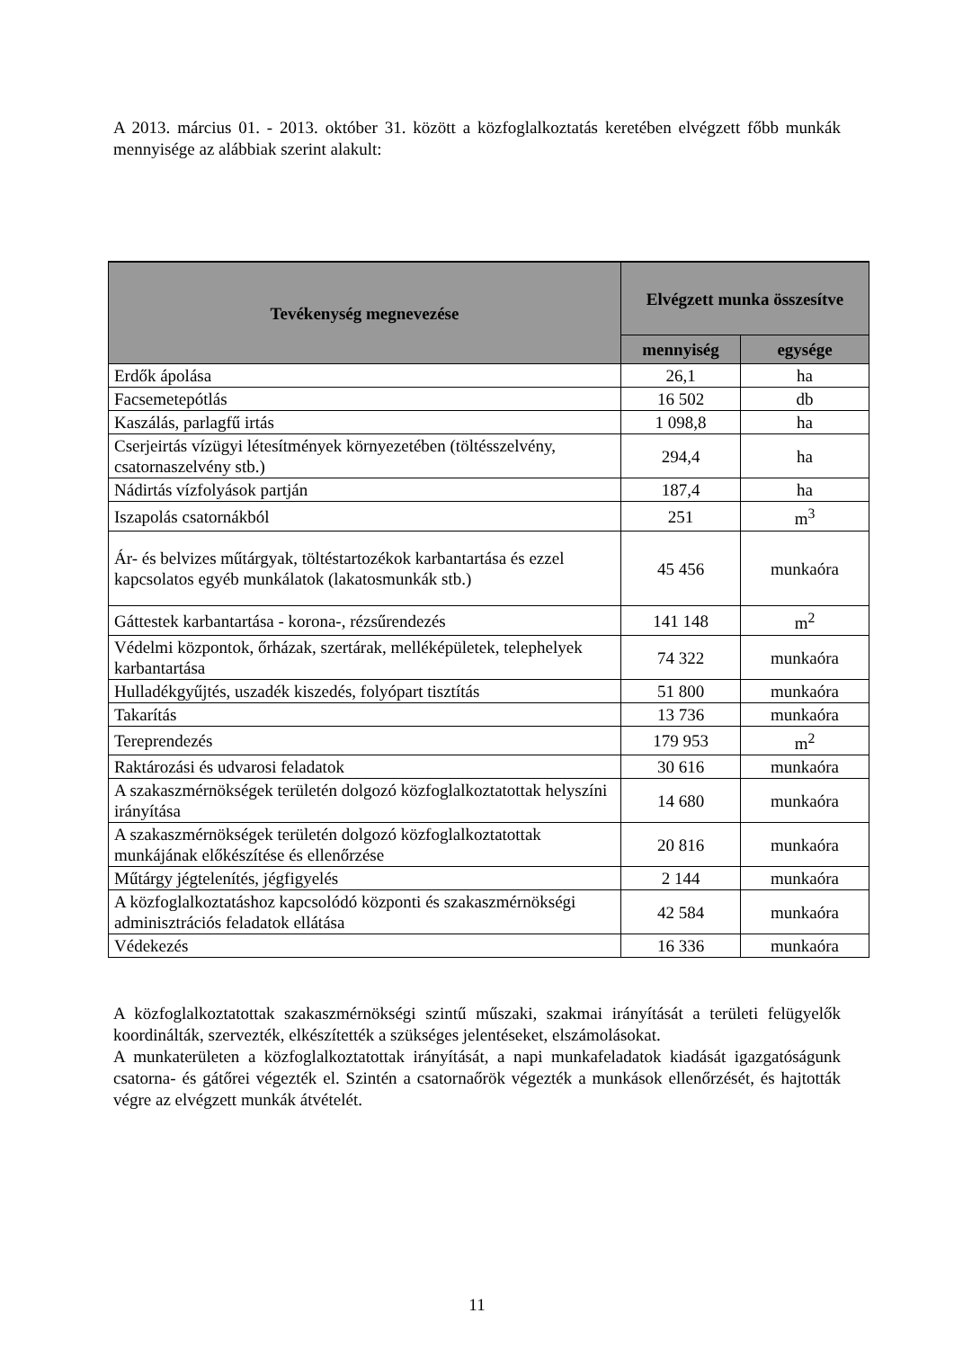A 2013. március 01. - 2013. október 31. között a közfoglalkoztatás keretében elvégzett főbb munkák mennyisége az alábbiak szerint alakult:
| Tevékenység megnevezése | Elvégzett munka összesítve | |
| --- | --- | --- |
| | mennyiség | egysége |
| Erdők ápolása | 26,1 | ha |
| Facsemetepótlás | 16 502 | db |
| Kaszálás, parlagfű irtás | 1 098,8 | ha |
| Cserjeirtás vízügyi létesítmények környezetében (töltésszelvény, csatornaszelvény stb.) | 294,4 | ha |
| Nádirtás vízfolyások partján | 187,4 | ha |
| Iszapolás csatornákból | 251 | m<sup>3</sup> |
| Ár- és belvizes műtárgyak, töltéstartozékok karbantartása és ezzel kapcsolatos egyéb munkálatok (lakatosmunkák stb.) | 45 456 | munkaóra |
| Gáttestek karbantartása - korona-, rézsűrendezés | 141 148 | m<sup>2</sup> |
| Védelmi központok, őrházak, szertárak, melléképületek, telephelyek karbantartása | 74 322 | munkaóra |
| Hulladékgyűjtés, uszadék kiszedés, folyópart tisztítás | 51 800 | munkaóra |
| Takarítás | 13 736 | munkaóra |
| Tereprendezés | 179 953 | m<sup>2</sup> |
| Raktározási és udvarosi feladatok | 30 616 | munkaóra |
| A szakaszmérnökségek területén dolgozó közfoglalkoztatottak helyszíni irányítása | 14 680 | munkaóra |
| A szakaszmérnökségek területén dolgozó közfoglalkoztatottak munkájának előkészítése és ellenőrzése | 20 816 | munkaóra |
| Műtárgy jégtelenítés, jégfigyelés | 2 144 | munkaóra |
| A közfoglalkoztatáshoz kapcsolódó központi és szakaszmérnökségi adminisztrációs feladatok ellátása | 42 584 | munkaóra |
| Védekezés | 16 336 | munkaóra |
A közfoglalkoztatottak szakaszmérnökségi szintű műszaki, szakmai irányítását a területi felügyelők koordinálták, szervezték, elkészítették a szükséges jelentéseket, elszámolásokat.
A munkaterületen a közfoglalkoztatottak irányítását, a napi munkafeladatok kiadását igazgatóságunk csatorna- és gátőrei végezték el. Szintén a csatornaőrök végezték a munkások ellenőrzését, és hajtották végre az elvégzett munkák átvételét.
11